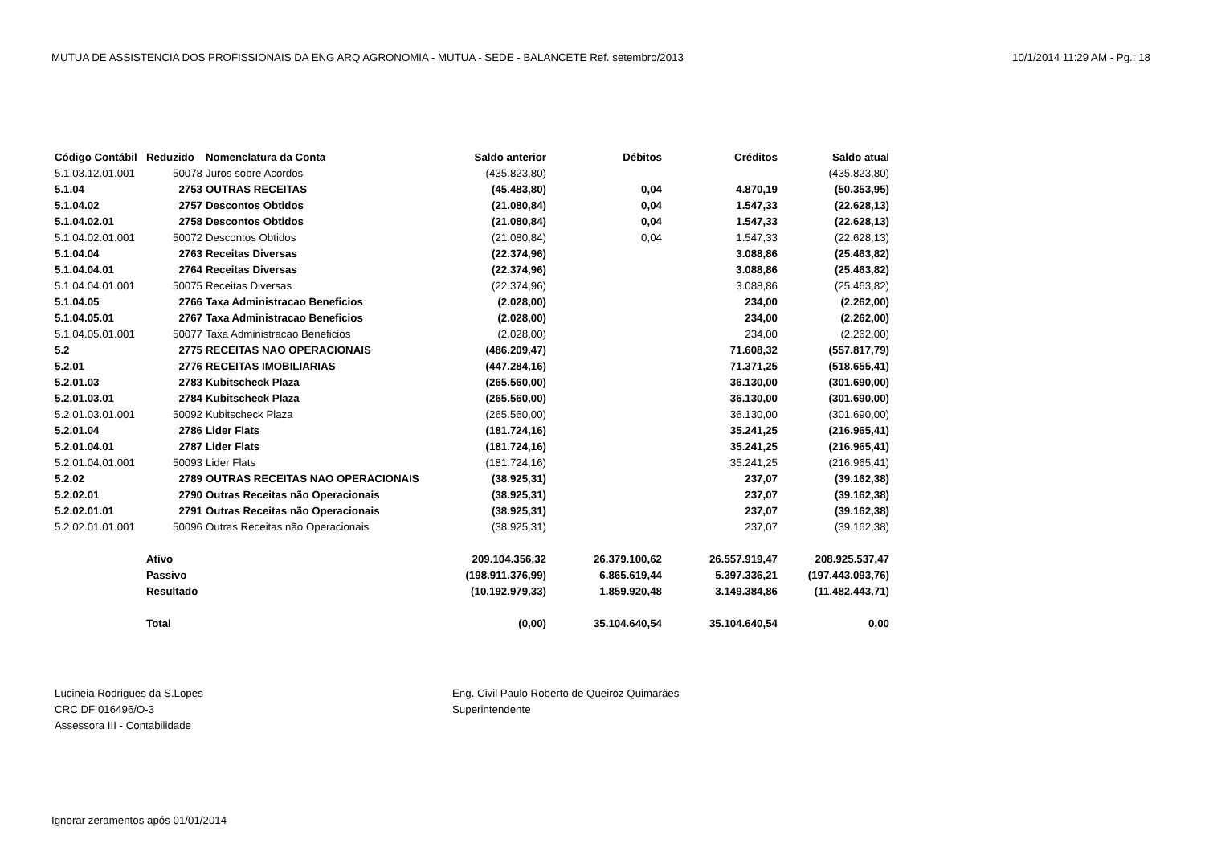MUTUA DE ASSISTENCIA DOS PROFISSIONAIS DA ENG ARQ AGRONOMIA - MUTUA - SEDE - BALANCETE Ref. setembro/2013 10/1/2014 11:29 AM - Pg.: 18
| Código Contábil | Reduzido | Nomenclatura da Conta | Saldo anterior | Débitos | Créditos | Saldo atual |
| --- | --- | --- | --- | --- | --- | --- |
| 5.1.03.12.01.001 | 50078 | Juros sobre Acordos | (435.823,80) | | | (435.823,80) |
| 5.1.04 | 2753 | OUTRAS RECEITAS | (45.483,80) | 0,04 | 4.870,19 | (50.353,95) |
| 5.1.04.02 | 2757 | Descontos Obtidos | (21.080,84) | 0,04 | 1.547,33 | (22.628,13) |
| 5.1.04.02.01 | 2758 | Descontos Obtidos | (21.080,84) | 0,04 | 1.547,33 | (22.628,13) |
| 5.1.04.02.01.001 | 50072 | Descontos Obtidos | (21.080,84) | 0,04 | 1.547,33 | (22.628,13) |
| 5.1.04.04 | 2763 | Receitas Diversas | (22.374,96) | | 3.088,86 | (25.463,82) |
| 5.1.04.04.01 | 2764 | Receitas Diversas | (22.374,96) | | 3.088,86 | (25.463,82) |
| 5.1.04.04.01.001 | 50075 | Receitas Diversas | (22.374,96) | | 3.088,86 | (25.463,82) |
| 5.1.04.05 | 2766 | Taxa Administracao Beneficios | (2.028,00) | | 234,00 | (2.262,00) |
| 5.1.04.05.01 | 2767 | Taxa Administracao Beneficios | (2.028,00) | | 234,00 | (2.262,00) |
| 5.1.04.05.01.001 | 50077 | Taxa Administracao Beneficios | (2.028,00) | | 234,00 | (2.262,00) |
| 5.2 | 2775 | RECEITAS NAO OPERACIONAIS | (486.209,47) | | 71.608,32 | (557.817,79) |
| 5.2.01 | 2776 | RECEITAS IMOBILIARIAS | (447.284,16) | | 71.371,25 | (518.655,41) |
| 5.2.01.03 | 2783 | Kubitscheck Plaza | (265.560,00) | | 36.130,00 | (301.690,00) |
| 5.2.01.03.01 | 2784 | Kubitscheck Plaza | (265.560,00) | | 36.130,00 | (301.690,00) |
| 5.2.01.03.01.001 | 50092 | Kubitscheck Plaza | (265.560,00) | | 36.130,00 | (301.690,00) |
| 5.2.01.04 | 2786 | Lider Flats | (181.724,16) | | 35.241,25 | (216.965,41) |
| 5.2.01.04.01 | 2787 | Lider Flats | (181.724,16) | | 35.241,25 | (216.965,41) |
| 5.2.01.04.01.001 | 50093 | Lider Flats | (181.724,16) | | 35.241,25 | (216.965,41) |
| 5.2.02 | 2789 | OUTRAS RECEITAS NAO OPERACIONAIS | (38.925,31) | | 237,07 | (39.162,38) |
| 5.2.02.01 | 2790 | Outras Receitas não Operacionais | (38.925,31) | | 237,07 | (39.162,38) |
| 5.2.02.01.01 | 2791 | Outras Receitas não Operacionais | (38.925,31) | | 237,07 | (39.162,38) |
| 5.2.02.01.01.001 | 50096 | Outras Receitas não Operacionais | (38.925,31) | | 237,07 | (39.162,38) |
| | Ativo | | 209.104.356,32 | 26.379.100,62 | 26.557.919,47 | 208.925.537,47 |
| | Passivo | | (198.911.376,99) | 6.865.619,44 | 5.397.336,21 | (197.443.093,76) |
| | Resultado | | (10.192.979,33) | 1.859.920,48 | 3.149.384,86 | (11.482.443,71) |
| | Total | | (0,00) | 35.104.640,54 | 35.104.640,54 | 0,00 |
Lucineia Rodrigues da S.Lopes
CRC DF 016496/O-3
Assessora III - Contabilidade
Eng. Civil Paulo Roberto de Queiroz Quimarães
Superintendente
Ignorar zeramentos após 01/01/2014